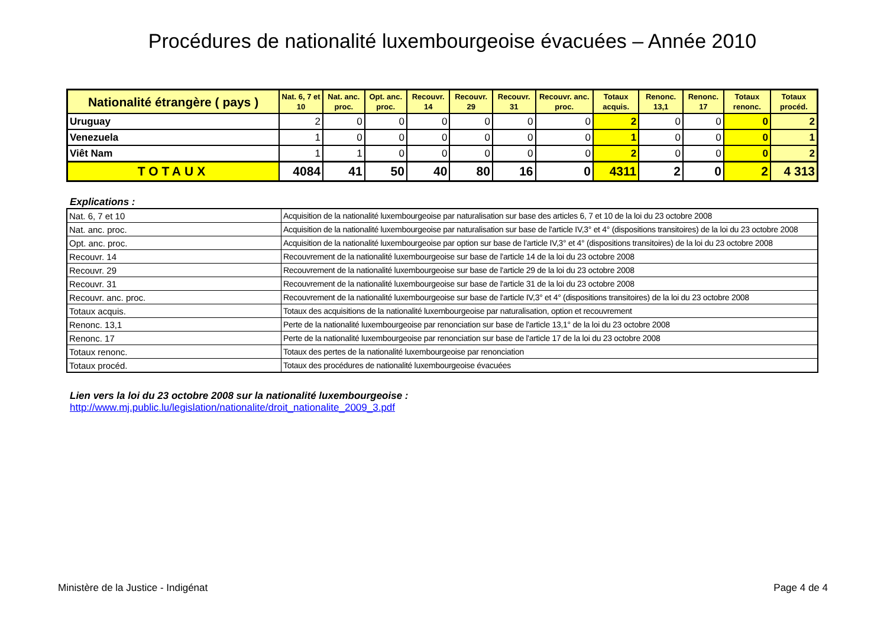Procédures de nationalité luxembourgeoise évacuées – Année 2010
| Nationalité étrangère ( pays ) | Nat. 6, 7 et 10 | Nat. anc. proc. | Opt. anc. proc. | Recouvr. 14 | Recouvr. 29 | Recouvr. 31 | Recouvr. anc. proc. | Totaux acquis. | Renonc. 13,1 | Renonc. 17 | Totaux renonc. | Totaux procéd. |
| --- | --- | --- | --- | --- | --- | --- | --- | --- | --- | --- | --- | --- |
| Uruguay | 2 | 0 | 0 | 0 | 0 | 0 | 0 | 2 | 0 | 0 | 0 | 2 |
| Venezuela | 1 | 0 | 0 | 0 | 0 | 0 | 0 | 1 | 0 | 0 | 0 | 1 |
| Viêt Nam | 1 | 1 | 0 | 0 | 0 | 0 | 0 | 2 | 0 | 0 | 0 | 2 |
| TOTAUX | 4084 | 41 | 50 | 40 | 80 | 16 | 0 | 4311 | 2 | 0 | 2 | 4 313 |
Explications :
| Nat. 6, 7 et 10 | Acquisition de la nationalité luxembourgeoise par naturalisation sur base des articles 6, 7 et 10 de la loi du 23 octobre 2008 |
| Nat. anc. proc. | Acquisition de la nationalité luxembourgeoise par naturalisation sur base de l'article IV,3° et 4° (dispositions transitoires) de la loi du 23 octobre 2008 |
| Opt. anc. proc. | Acquisition de la nationalité luxembourgeoise par option sur base de l'article IV,3° et 4° (dispositions transitoires) de la loi du 23 octobre 2008 |
| Recouvr. 14 | Recouvrement de la nationalité luxembourgeoise sur base de l'article 14 de la loi du 23 octobre 2008 |
| Recouvr. 29 | Recouvrement de la nationalité luxembourgeoise sur base de l'article 29 de la loi du 23 octobre 2008 |
| Recouvr. 31 | Recouvrement de la nationalité luxembourgeoise sur base de l'article 31 de la loi du 23 octobre 2008 |
| Recouvr. anc. proc. | Recouvrement de la nationalité luxembourgeoise sur base de l'article IV,3° et 4° (dispositions transitoires) de la loi du 23 octobre 2008 |
| Totaux acquis. | Totaux des acquisitions de la nationalité luxembourgeoise par naturalisation, option et recouvrement |
| Renonc. 13,1 | Perte de la nationalité luxembourgeoise par renonciation sur base de l'article 13,1° de la loi du 23 octobre 2008 |
| Renonc. 17 | Perte de la nationalité luxembourgeoise par renonciation sur base de l'article 17 de la loi du 23 octobre 2008 |
| Totaux renonc. | Totaux des pertes de la nationalité luxembourgeoise par renonciation |
| Totaux procéd. | Totaux des procédures de nationalité luxembourgeoise évacuées |
Lien vers la loi du 23 octobre 2008 sur la nationalité luxembourgeoise :
http://www.mj.public.lu/legislation/nationalite/droit_nationalite_2009_3.pdf
Ministère de la Justice - Indigénat
Page 4 de 4